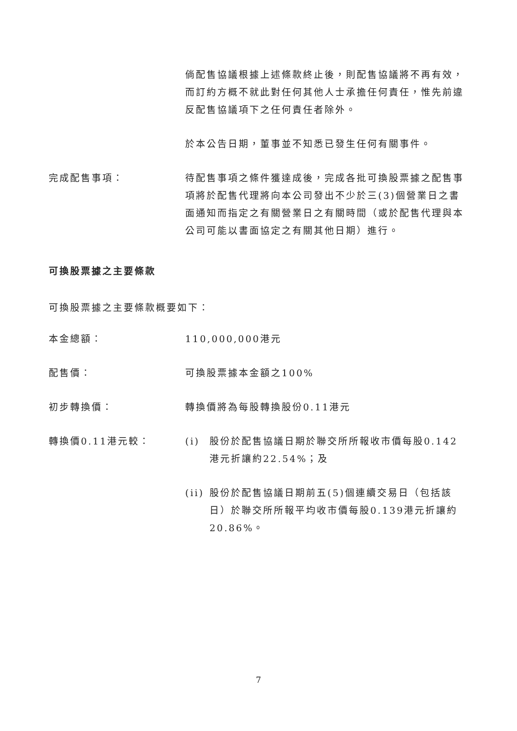倘配售協議根據上述條款終止後，則配售協議將不再有效，而訂約方概不就此對任何其他人士承擔任何責任，惟先前違反配售協議項下之任何責任者除外。
於本公告日期，董事並不知悉已發生任何有關事件。
完成配售事項： 待配售事項之條件獲達成後，完成各批可換股票據之配售事項將於配售代理將向本公司發出不少於三(3)個營業日之書面通知而指定之有關營業日之有關時間（或於配售代理與本公司可能以書面協定之有關其他日期）進行。
可換股票據之主要條款
可換股票據之主要條款概要如下：
本金總額： 110,000,000港元
配售價： 可換股票據本金額之100%
初步轉換價： 轉換價將為每股轉換股份0.11港元
轉換價0.11港元較： (i) 股份於配售協議日期於聯交所所報收市價每股0.142港元折讓約22.54%；及
(ii) 股份於配售協議日期前五(5)個連續交易日（包括該日）於聯交所所報平均收市價每股0.139港元折讓約20.86%。
7